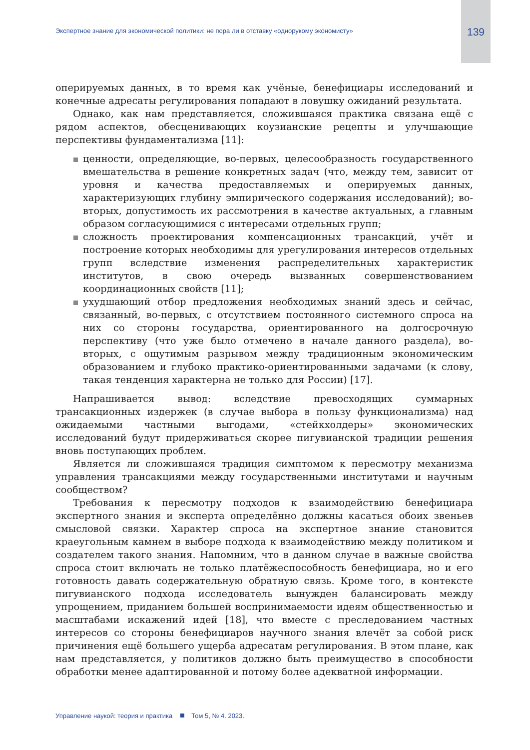Экспертное знание для экономической политики: не пора ли в отставку «однорукому экономисту» 139
оперируемых данных, в то время как учёные, бенефициары исследований и конечные адресаты регулирования попадают в ловушку ожиданий результата.
Однако, как нам представляется, сложившаяся практика связана ещё с рядом аспектов, обесценивающих коузианские рецепты и улучшающие перспективы фундаментализма [11]:
ценности, определяющие, во-первых, целесообразность государственного вмешательства в решение конкретных задач (что, между тем, зависит от уровня и качества предоставляемых и оперируемых данных, характеризующих глубину эмпирического содержания исследований); во-вторых, допустимость их рассмотрения в качестве актуальных, а главным образом согласующимися с интересами отдельных групп;
сложность проектирования компенсационных трансакций, учёт и построение которых необходимы для урегулирования интересов отдельных групп вследствие изменения распределительных характеристик институтов, в свою очередь вызванных совершенствованием координационных свойств [11];
ухудшающий отбор предложения необходимых знаний здесь и сейчас, связанный, во-первых, с отсутствием постоянного системного спроса на них со стороны государства, ориентированного на долгосрочную перспективу (что уже было отмечено в начале данного раздела), во-вторых, с ощутимым разрывом между традиционным экономическим образованием и глубоко практико-ориентированными задачами (к слову, такая тенденция характерна не только для России) [17].
Напрашивается вывод: вследствие превосходящих суммарных трансакционных издержек (в случае выбора в пользу функционализма) над ожидаемыми частными выгодами, «стейкхолдеры» экономических исследований будут придерживаться скорее пигувианской традиции решения вновь поступающих проблем.
Является ли сложившаяся традиция симптомом к пересмотру механизма управления трансакциями между государственными институтами и научным сообществом?
Требования к пересмотру подходов к взаимодействию бенефициара экспертного знания и эксперта определённо должны касаться обоих звеньев смысловой связки. Характер спроса на экспертное знание становится краеугольным камнем в выборе подхода к взаимодействию между политиком и создателем такого знания. Напомним, что в данном случае в важные свойства спроса стоит включать не только платёжеспособность бенефициара, но и его готовность давать содержательную обратную связь. Кроме того, в контексте пигувианского подхода исследователь вынужден балансировать между упрощением, приданием большей воспринимаемости идеям общественностью и масштабами искажений идей [18], что вместе с преследованием частных интересов со стороны бенефициаров научного знания влечёт за собой риск причинения ещё большего ущерба адресатам регулирования. В этом плане, как нам представляется, у политиков должно быть преимущество в способности обработки менее адаптированной и потому более адекватной информации.
Управление наукой: теория и практика Том 5, № 4. 2023.